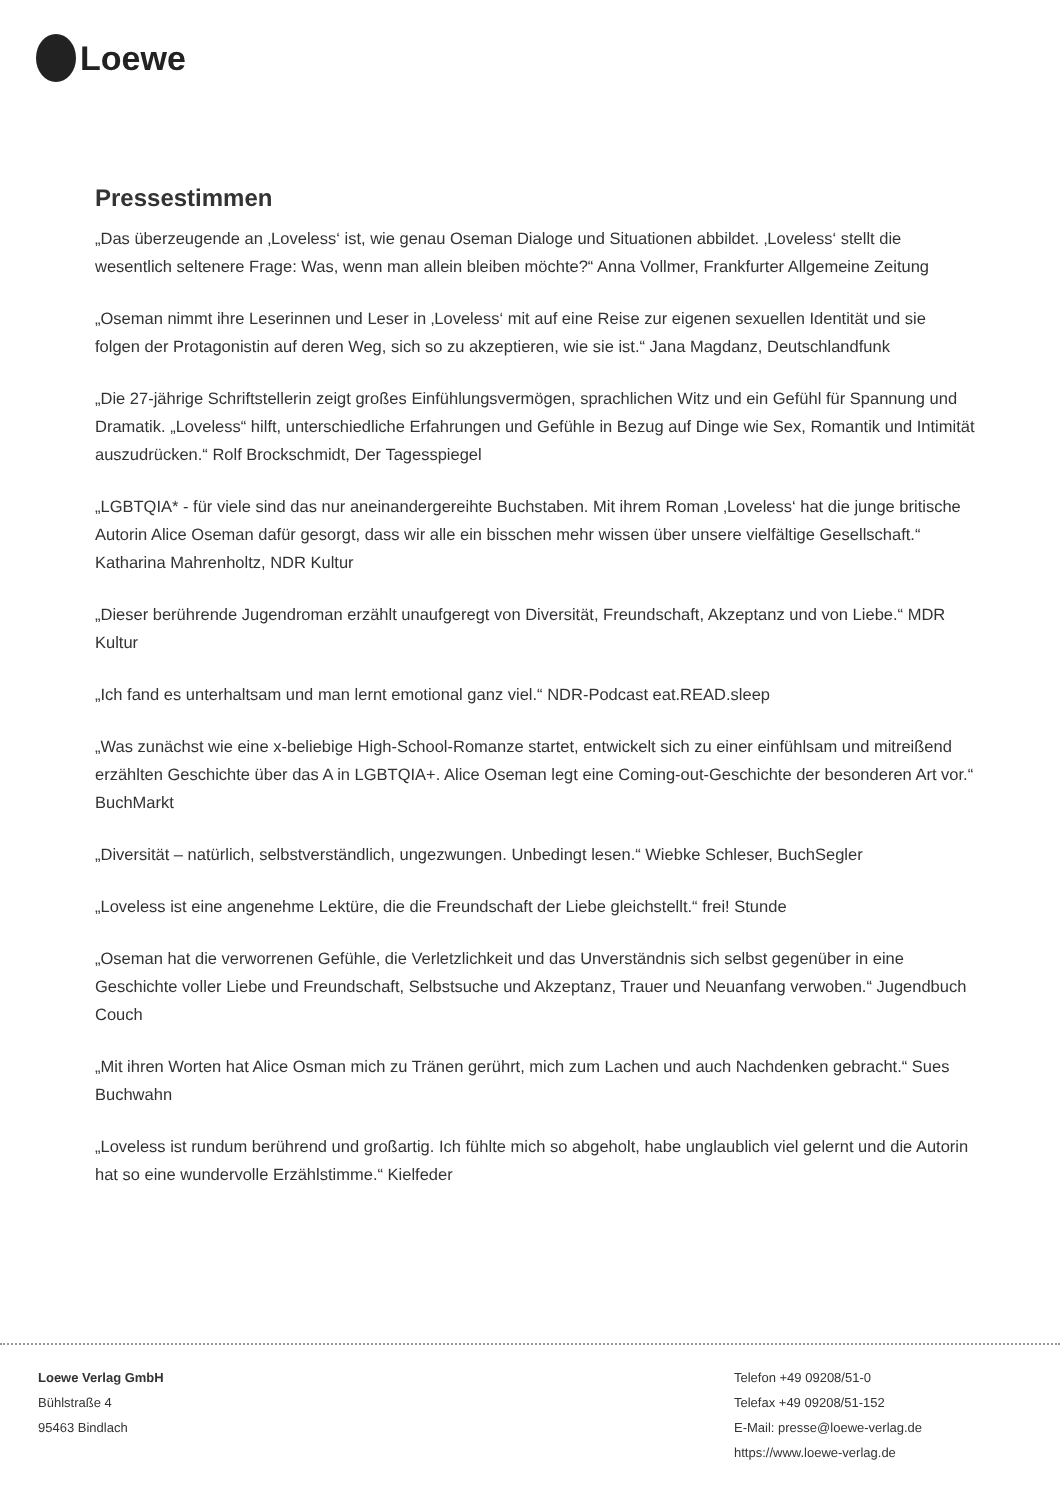Loewe
Pressestimmen
„Das überzeugende an ‚Loveless‘ ist, wie genau Oseman Dialoge und Situationen abbildet. ‚Loveless‘ stellt die wesentlich seltenere Frage: Was, wenn man allein bleiben möchte?“ Anna Vollmer, Frankfurter Allgemeine Zeitung
„Oseman nimmt ihre Leserinnen und Leser in ‚Loveless‘ mit auf eine Reise zur eigenen sexuellen Identität und sie folgen der Protagonistin auf deren Weg, sich so zu akzeptieren, wie sie ist.“ Jana Magdanz, Deutschlandfunk
„Die 27-jährige Schriftstellerin zeigt großes Einfühlungsvermögen, sprachlichen Witz und ein Gefühl für Spannung und Dramatik. „Loveless“ hilft, unterschiedliche Erfahrungen und Gefühle in Bezug auf Dinge wie Sex, Romantik und Intimität auszudrücken.“ Rolf Brockschmidt, Der Tagesspiegel
„LGBTQIA* - für viele sind das nur aneinandergereihte Buchstaben. Mit ihrem Roman ‚Loveless‘ hat die junge britische Autorin Alice Oseman dafür gesorgt, dass wir alle ein bisschen mehr wissen über unsere vielfältige Gesellschaft.“
Katharina Mahrenholtz, NDR Kultur
„Dieser berührende Jugendroman erzählt unaufgeregt von Diversität, Freundschaft, Akzeptanz und von Liebe.“ MDR Kultur
„Ich fand es unterhaltsam und man lernt emotional ganz viel.“ NDR-Podcast eat.READ.sleep
„Was zunächst wie eine x-beliebige High-School-Romanze startet, entwickelt sich zu einer einfühlsam und mitreißend erzählten Geschichte über das A in LGBTQIA+. Alice Oseman legt eine Coming-out-Geschichte der besonderen Art vor.“ BuchMarkt
„Diversität – natürlich, selbstverständlich, ungezwungen. Unbedingt lesen.“ Wiebke Schleser, BuchSegler
„Loveless ist eine angenehme Lektüre, die die Freundschaft der Liebe gleichstellt.“ frei! Stunde
„Oseman hat die verworrenen Gefühle, die Verletzlichkeit und das Unverständnis sich selbst gegenüber in eine Geschichte voller Liebe und Freundschaft, Selbstsuche und Akzeptanz, Trauer und Neuanfang verwoben.“ Jugendbuch Couch
„Mit ihren Worten hat Alice Osman mich zu Tränen gerührt, mich zum Lachen und auch Nachdenken gebracht.“ Sues Buchwahn
„Loveless ist rundum berührend und großartig. Ich fühlte mich so abgeholt, habe unglaublich viel gelernt und die Autorin hat so eine wundervolle Erzählstimme.“ Kielfeder
Loewe Verlag GmbH
Bühlstraße 4
95463 Bindlach
Telefon +49 09208/51-0
Telefax +49 09208/51-152
E-Mail: presse@loewe-verlag.de
https://www.loewe-verlag.de